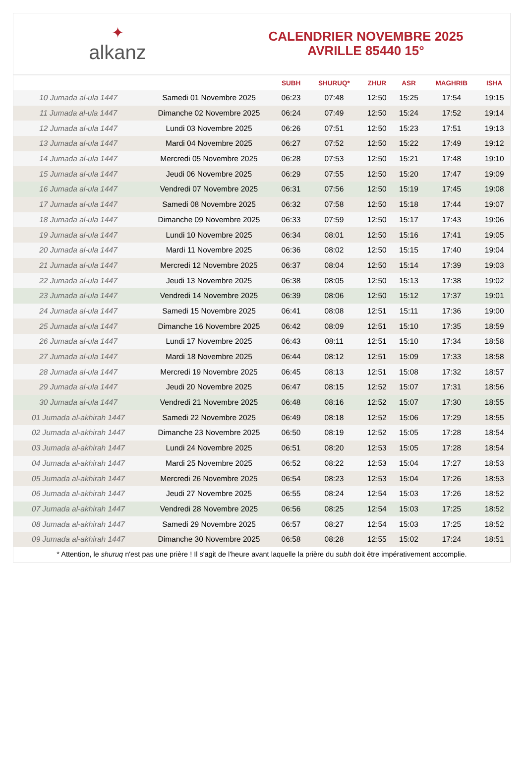✦
alkanz
CALENDRIER NOVEMBRE 2025
AVRILLE 85440 15°
| | | SUBH | SHURUQ* | ZHUR | ASR | MAGHRIB | ISHA |
| --- | --- | --- | --- | --- | --- | --- | --- |
| 10 Jumada al-ula 1447 | Samedi 01 Novembre 2025 | 06:23 | 07:48 | 12:50 | 15:25 | 17:54 | 19:15 |
| 11 Jumada al-ula 1447 | Dimanche 02 Novembre 2025 | 06:24 | 07:49 | 12:50 | 15:24 | 17:52 | 19:14 |
| 12 Jumada al-ula 1447 | Lundi 03 Novembre 2025 | 06:26 | 07:51 | 12:50 | 15:23 | 17:51 | 19:13 |
| 13 Jumada al-ula 1447 | Mardi 04 Novembre 2025 | 06:27 | 07:52 | 12:50 | 15:22 | 17:49 | 19:12 |
| 14 Jumada al-ula 1447 | Mercredi 05 Novembre 2025 | 06:28 | 07:53 | 12:50 | 15:21 | 17:48 | 19:10 |
| 15 Jumada al-ula 1447 | Jeudi 06 Novembre 2025 | 06:29 | 07:55 | 12:50 | 15:20 | 17:47 | 19:09 |
| 16 Jumada al-ula 1447 | Vendredi 07 Novembre 2025 | 06:31 | 07:56 | 12:50 | 15:19 | 17:45 | 19:08 |
| 17 Jumada al-ula 1447 | Samedi 08 Novembre 2025 | 06:32 | 07:58 | 12:50 | 15:18 | 17:44 | 19:07 |
| 18 Jumada al-ula 1447 | Dimanche 09 Novembre 2025 | 06:33 | 07:59 | 12:50 | 15:17 | 17:43 | 19:06 |
| 19 Jumada al-ula 1447 | Lundi 10 Novembre 2025 | 06:34 | 08:01 | 12:50 | 15:16 | 17:41 | 19:05 |
| 20 Jumada al-ula 1447 | Mardi 11 Novembre 2025 | 06:36 | 08:02 | 12:50 | 15:15 | 17:40 | 19:04 |
| 21 Jumada al-ula 1447 | Mercredi 12 Novembre 2025 | 06:37 | 08:04 | 12:50 | 15:14 | 17:39 | 19:03 |
| 22 Jumada al-ula 1447 | Jeudi 13 Novembre 2025 | 06:38 | 08:05 | 12:50 | 15:13 | 17:38 | 19:02 |
| 23 Jumada al-ula 1447 | Vendredi 14 Novembre 2025 | 06:39 | 08:06 | 12:50 | 15:12 | 17:37 | 19:01 |
| 24 Jumada al-ula 1447 | Samedi 15 Novembre 2025 | 06:41 | 08:08 | 12:51 | 15:11 | 17:36 | 19:00 |
| 25 Jumada al-ula 1447 | Dimanche 16 Novembre 2025 | 06:42 | 08:09 | 12:51 | 15:10 | 17:35 | 18:59 |
| 26 Jumada al-ula 1447 | Lundi 17 Novembre 2025 | 06:43 | 08:11 | 12:51 | 15:10 | 17:34 | 18:58 |
| 27 Jumada al-ula 1447 | Mardi 18 Novembre 2025 | 06:44 | 08:12 | 12:51 | 15:09 | 17:33 | 18:58 |
| 28 Jumada al-ula 1447 | Mercredi 19 Novembre 2025 | 06:45 | 08:13 | 12:51 | 15:08 | 17:32 | 18:57 |
| 29 Jumada al-ula 1447 | Jeudi 20 Novembre 2025 | 06:47 | 08:15 | 12:52 | 15:07 | 17:31 | 18:56 |
| 30 Jumada al-ula 1447 | Vendredi 21 Novembre 2025 | 06:48 | 08:16 | 12:52 | 15:07 | 17:30 | 18:55 |
| 01 Jumada al-akhirah 1447 | Samedi 22 Novembre 2025 | 06:49 | 08:18 | 12:52 | 15:06 | 17:29 | 18:55 |
| 02 Jumada al-akhirah 1447 | Dimanche 23 Novembre 2025 | 06:50 | 08:19 | 12:52 | 15:05 | 17:28 | 18:54 |
| 03 Jumada al-akhirah 1447 | Lundi 24 Novembre 2025 | 06:51 | 08:20 | 12:53 | 15:05 | 17:28 | 18:54 |
| 04 Jumada al-akhirah 1447 | Mardi 25 Novembre 2025 | 06:52 | 08:22 | 12:53 | 15:04 | 17:27 | 18:53 |
| 05 Jumada al-akhirah 1447 | Mercredi 26 Novembre 2025 | 06:54 | 08:23 | 12:53 | 15:04 | 17:26 | 18:53 |
| 06 Jumada al-akhirah 1447 | Jeudi 27 Novembre 2025 | 06:55 | 08:24 | 12:54 | 15:03 | 17:26 | 18:52 |
| 07 Jumada al-akhirah 1447 | Vendredi 28 Novembre 2025 | 06:56 | 08:25 | 12:54 | 15:03 | 17:25 | 18:52 |
| 08 Jumada al-akhirah 1447 | Samedi 29 Novembre 2025 | 06:57 | 08:27 | 12:54 | 15:03 | 17:25 | 18:52 |
| 09 Jumada al-akhirah 1447 | Dimanche 30 Novembre 2025 | 06:58 | 08:28 | 12:55 | 15:02 | 17:24 | 18:51 |
* Attention, le shuruq n'est pas une prière ! Il s'agit de l'heure avant laquelle la prière du subh doit être impérativement accomplie.